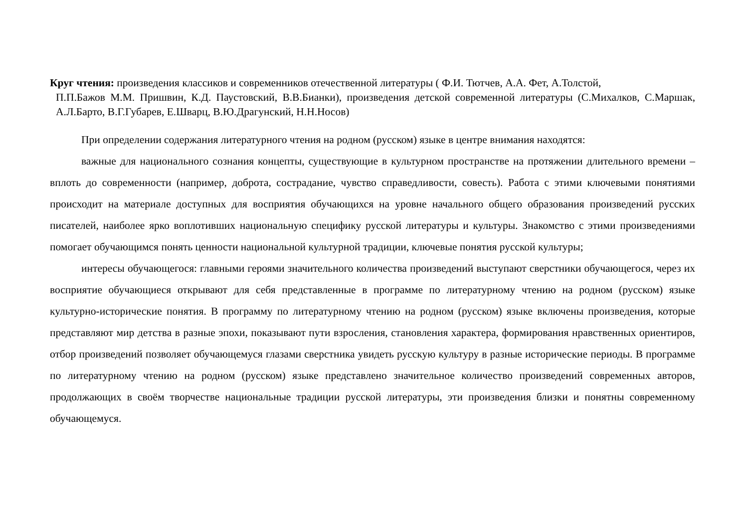Круг чтения: произведения классиков и современников отечественной литературы ( Ф.И. Тютчев, А.А. Фет, А.Толстой,
П.П.Бажов М.М. Пришвин, К.Д. Паустовский, В.В.Бианки), произведения детской современной литературы (С.Михалков, С.Маршак, А.Л.Барто, В.Г.Губарев, Е.Шварц, В.Ю.Драгунский, Н.Н.Носов)
При определении содержания литературного чтения на родном (русском) языке в центре внимания находятся:
важные для национального сознания концепты, существующие в культурном пространстве на протяжении длительного времени – вплоть до современности (например, доброта, сострадание, чувство справедливости, совесть). Работа с этими ключевыми понятиями происходит на материале доступных для восприятия обучающихся на уровне начального общего образования произведений русских писателей, наиболее ярко воплотивших национальную специфику русской литературы и культуры. Знакомство с этими произведениями помогает обучающимся понять ценности национальной культурной традиции, ключевые понятия русской культуры;
интересы обучающегося: главными героями значительного количества произведений выступают сверстники обучающегося, через их восприятие обучающиеся открывают для себя представленные в программе по литературному чтению на родном (русском) языке культурно-исторические понятия. В программу по литературному чтению на родном (русском) языке включены произведения, которые представляют мир детства в разные эпохи, показывают пути взросления, становления характера, формирования нравственных ориентиров, отбор произведений позволяет обучающемуся глазами сверстника увидеть русскую культуру в разные исторические периоды. В программе по литературному чтению на родном (русском) языке представлено значительное количество произведений современных авторов, продолжающих в своём творчестве национальные традиции русской литературы, эти произведения близки и понятны современному обучающемуся.